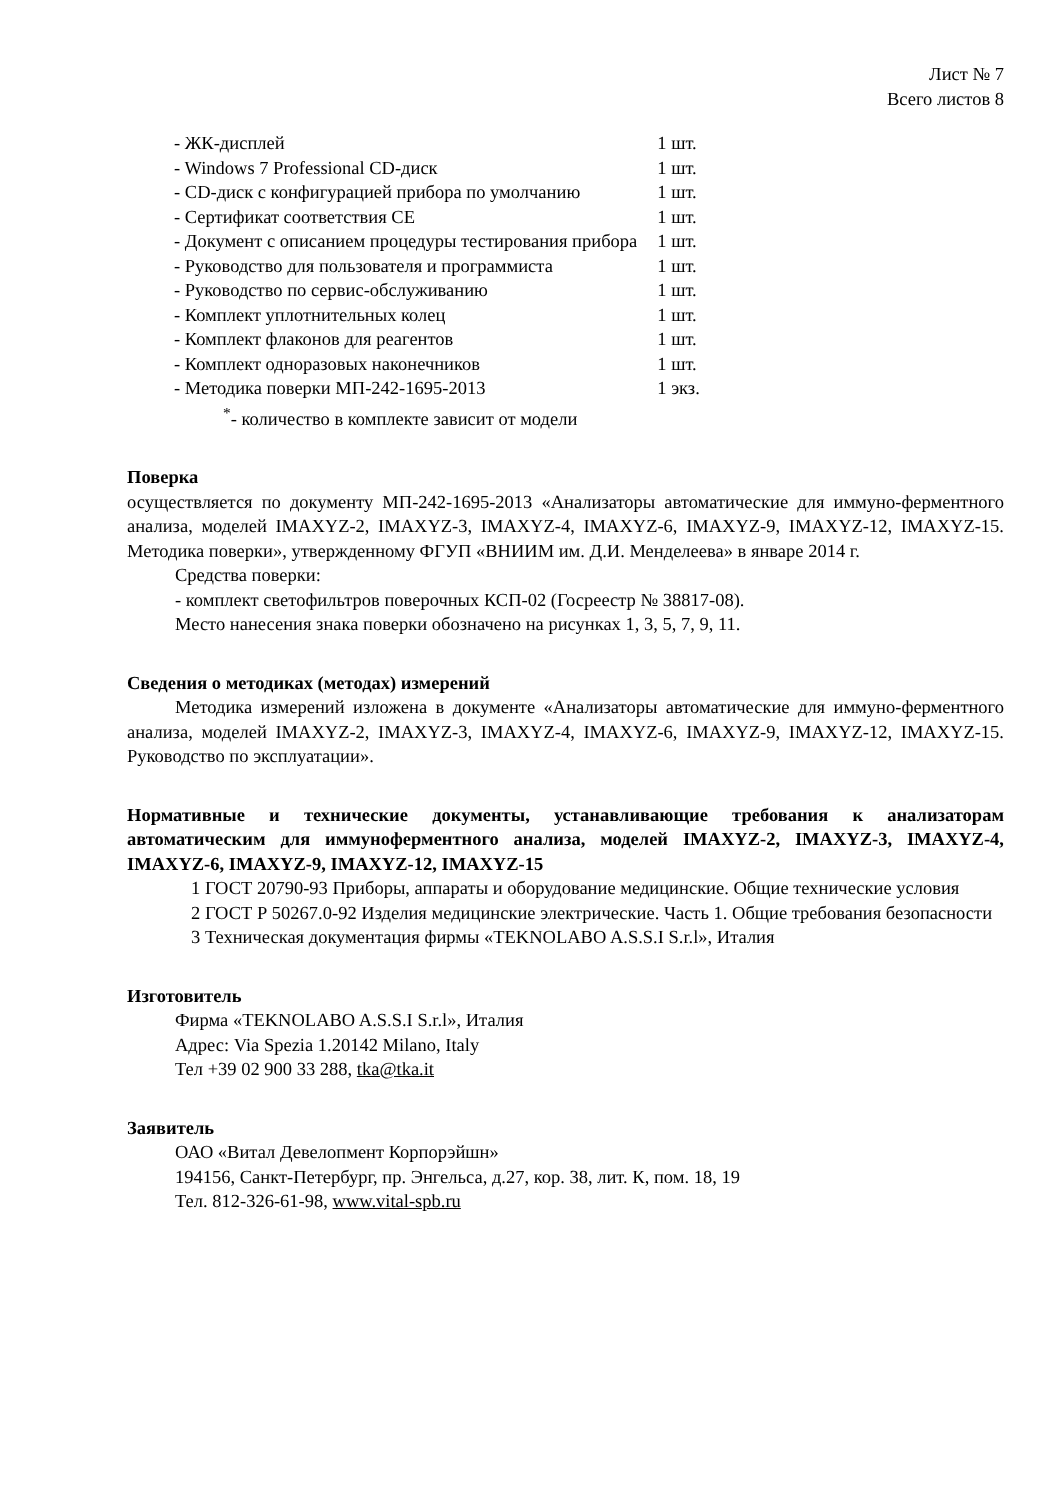Лист № 7
Всего листов 8
| - ЖК-дисплей | 1 шт. |
| - Windows 7 Professional CD-диск | 1 шт. |
| - CD-диск с конфигурацией прибора по умолчанию | 1 шт. |
| - Сертификат соответствия СЕ | 1 шт. |
| - Документ с описанием процедуры тестирования прибора | 1 шт. |
| - Руководство для пользователя и программиста | 1 шт. |
| - Руководство по сервис-обслуживанию | 1 шт. |
| - Комплект уплотнительных колец | 1 шт. |
| - Комплект флаконов для реагентов | 1 шт. |
| - Комплект одноразовых наконечников | 1 шт. |
| - Методика поверки МП-242-1695-2013 | 1 экз. |
<sup>*</sup>- количество в комплекте зависит от модели
Поверка
осуществляется по документу МП-242-1695-2013 «Анализаторы автоматические для иммуно-ферментного анализа, моделей IMAXYZ-2, IMAXYZ-3, IMAXYZ-4, IMAXYZ-6, IMAXYZ-9, IMAXYZ-12, IMAXYZ-15. Методика поверки», утвержденному ФГУП «ВНИИМ им. Д.И. Менделеева» в январе 2014 г.
Средства поверки:
- комплект светофильтров поверочных КСП-02 (Госреестр № 38817-08).
Место нанесения знака поверки обозначено на рисунках 1, 3, 5, 7, 9, 11.
Сведения о методиках (методах) измерений
Методика измерений изложена в документе «Анализаторы автоматические для иммуно-ферментного анализа, моделей IMAXYZ-2, IMAXYZ-3, IMAXYZ-4, IMAXYZ-6, IMAXYZ-9, IMAXYZ-12, IMAXYZ-15. Руководство по эксплуатации».
Нормативные и технические документы, устанавливающие требования к анализаторам автоматическим для иммуноферментного анализа, моделей IMAXYZ-2, IMAXYZ-3, IMAXYZ-4, IMAXYZ-6, IMAXYZ-9, IMAXYZ-12, IMAXYZ-15
1 ГОСТ 20790-93 Приборы, аппараты и оборудование медицинские. Общие технические условия
2 ГОСТ Р 50267.0-92 Изделия медицинские электрические. Часть 1. Общие требования безопасности
3 Техническая документация фирмы «TEKNOLABO A.S.S.I S.r.l», Италия
Изготовитель
Фирма «TEKNOLABO A.S.S.I S.r.l», Италия
Адрес: Via Spezia 1.20142 Milano, Italy
Тел +39 02 900 33 288, tka@tka.it
Заявитель
ОАО «Витал Девелопмент Корпорэйшн»
194156, Санкт-Петербург, пр. Энгельса, д.27, кор. 38, лит. К, пом. 18, 19
Тел. 812-326-61-98, www.vital-spb.ru